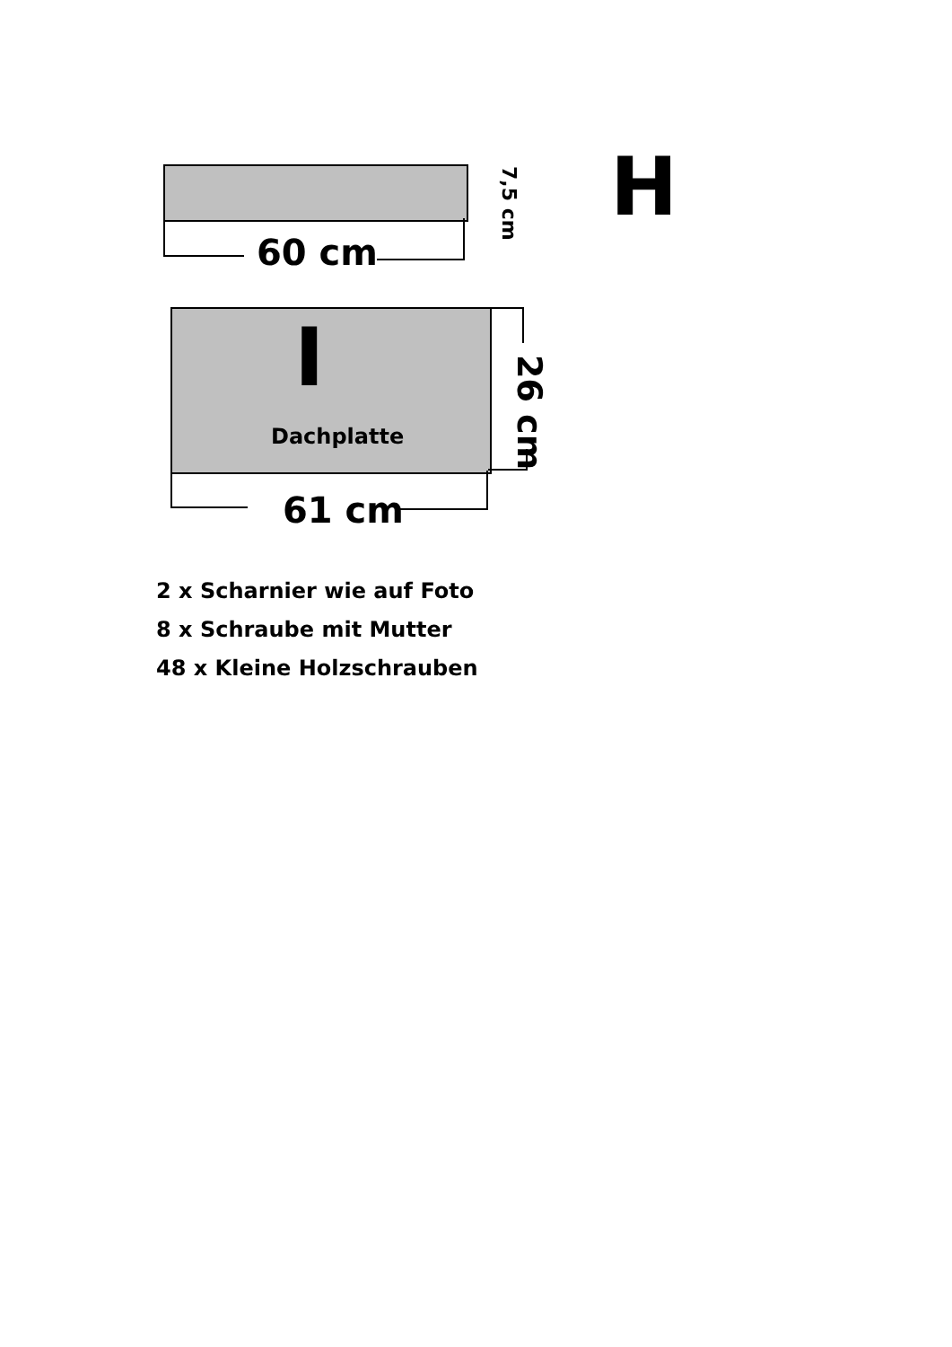60 cm
7,5 cm
H
I
Dachplatte
26 cm
61 cm
2 x Scharnier wie auf Foto
8 x Schraube mit Mutter
48 x Kleine Holzschrauben